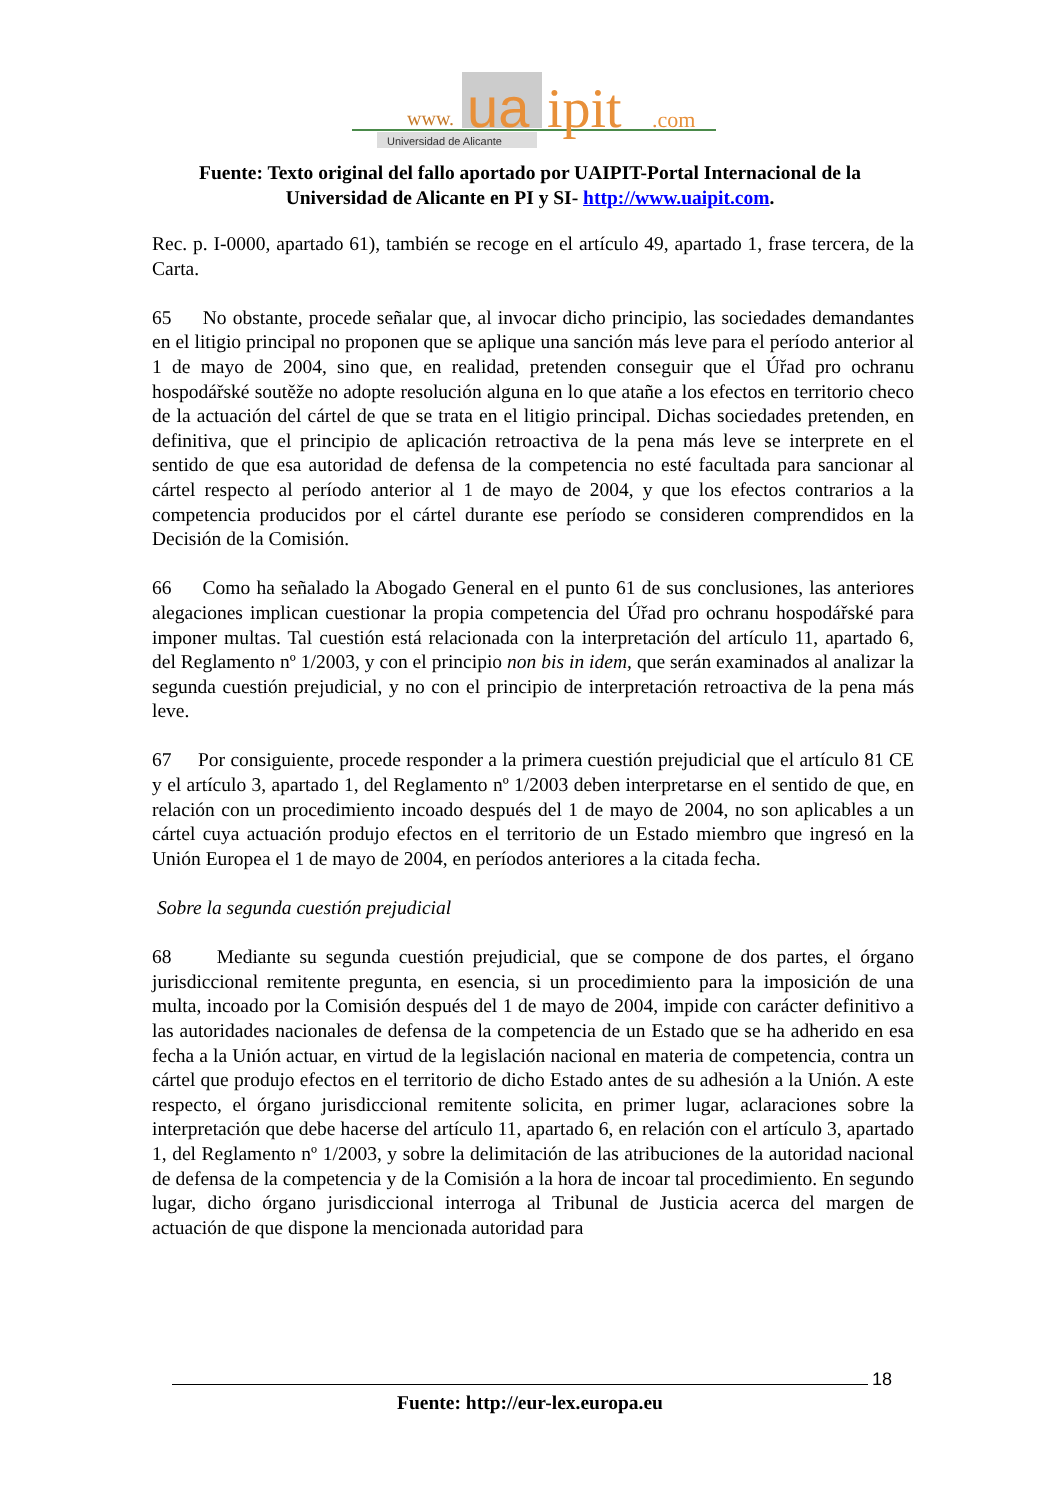www.
ua
ipit
.com
Universidad de Alicante
Fuente: Texto original del fallo aportado por UAIPIT-Portal Internacional de la Universidad de Alicante en PI y SI- http://www.uaipit.com.
Rec. p. I-0000, apartado 61), también se recoge en el artículo 49, apartado 1, frase tercera, de la Carta.
65 No obstante, procede señalar que, al invocar dicho principio, las sociedades demandantes en el litigio principal no proponen que se aplique una sanción más leve para el período anterior al 1 de mayo de 2004, sino que, en realidad, pretenden conseguir que el Úřad pro ochranu hospodářské soutěže no adopte resolución alguna en lo que atañe a los efectos en territorio checo de la actuación del cártel de que se trata en el litigio principal. Dichas sociedades pretenden, en definitiva, que el principio de aplicación retroactiva de la pena más leve se interprete en el sentido de que esa autoridad de defensa de la competencia no esté facultada para sancionar al cártel respecto al período anterior al 1 de mayo de 2004, y que los efectos contrarios a la competencia producidos por el cártel durante ese período se consideren comprendidos en la Decisión de la Comisión.
66 Como ha señalado la Abogado General en el punto 61 de sus conclusiones, las anteriores alegaciones implican cuestionar la propia competencia del Úřad pro ochranu hospodářské para imponer multas. Tal cuestión está relacionada con la interpretación del artículo 11, apartado 6, del Reglamento nº 1/2003, y con el principio non bis in idem, que serán examinados al analizar la segunda cuestión prejudicial, y no con el principio de interpretación retroactiva de la pena más leve.
67 Por consiguiente, procede responder a la primera cuestión prejudicial que el artículo 81 CE y el artículo 3, apartado 1, del Reglamento nº 1/2003 deben interpretarse en el sentido de que, en relación con un procedimiento incoado después del 1 de mayo de 2004, no son aplicables a un cártel cuya actuación produjo efectos en el territorio de un Estado miembro que ingresó en la Unión Europea el 1 de mayo de 2004, en períodos anteriores a la citada fecha.
Sobre la segunda cuestión prejudicial
68 Mediante su segunda cuestión prejudicial, que se compone de dos partes, el órgano jurisdiccional remitente pregunta, en esencia, si un procedimiento para la imposición de una multa, incoado por la Comisión después del 1 de mayo de 2004, impide con carácter definitivo a las autoridades nacionales de defensa de la competencia de un Estado que se ha adherido en esa fecha a la Unión actuar, en virtud de la legislación nacional en materia de competencia, contra un cártel que produjo efectos en el territorio de dicho Estado antes de su adhesión a la Unión. A este respecto, el órgano jurisdiccional remitente solicita, en primer lugar, aclaraciones sobre la interpretación que debe hacerse del artículo 11, apartado 6, en relación con el artículo 3, apartado 1, del Reglamento nº 1/2003, y sobre la delimitación de las atribuciones de la autoridad nacional de defensa de la competencia y de la Comisión a la hora de incoar tal procedimiento. En segundo lugar, dicho órgano jurisdiccional interroga al Tribunal de Justicia acerca del margen de actuación de que dispone la mencionada autoridad para
18
Fuente: http://eur-lex.europa.eu